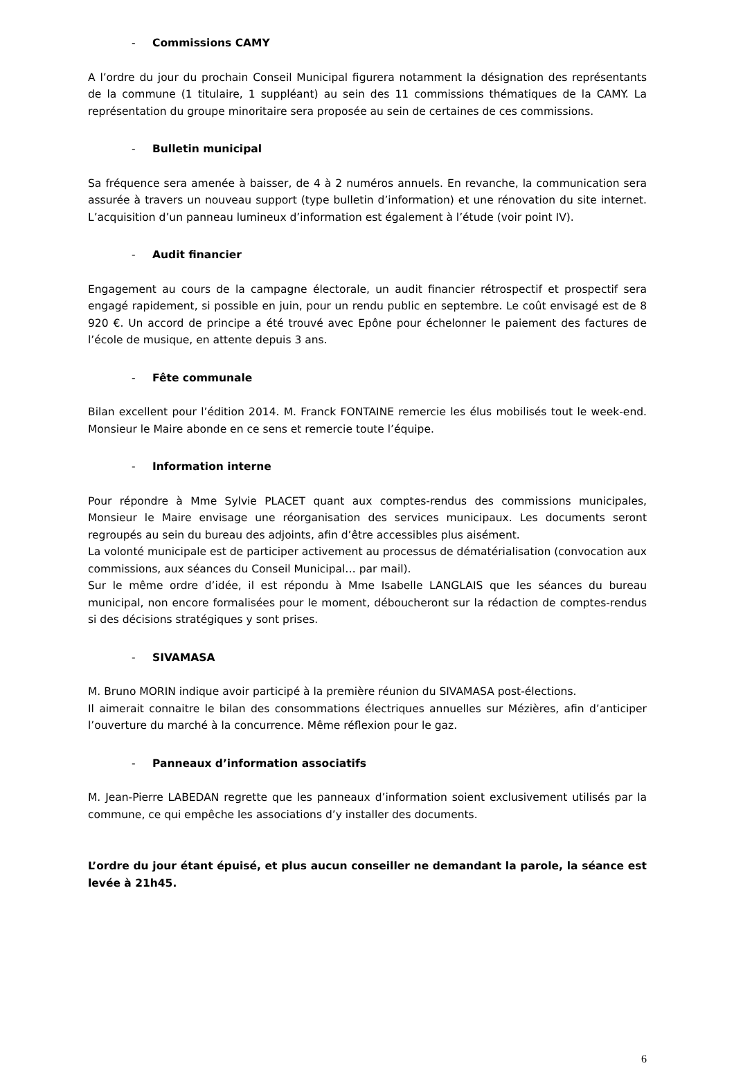- Commissions CAMY
A l’ordre du jour du prochain Conseil Municipal figurera notamment la désignation des représentants de la commune (1 titulaire, 1 suppléant) au sein des 11 commissions thématiques de la CAMY. La représentation du groupe minoritaire sera proposée au sein de certaines de ces commissions.
- Bulletin municipal
Sa fréquence sera amenée à baisser, de 4 à 2 numéros annuels. En revanche, la communication sera assurée à travers un nouveau support (type bulletin d’information) et une rénovation du site internet. L’acquisition d’un panneau lumineux d’information est également à l’étude (voir point IV).
- Audit financier
Engagement au cours de la campagne électorale, un audit financier rétrospectif et prospectif sera engagé rapidement, si possible en juin, pour un rendu public en septembre. Le coût envisagé est de 8 920 €. Un accord de principe a été trouvé avec Epône pour échelonner le paiement des factures de l’école de musique, en attente depuis 3 ans.
- Fête communale
Bilan excellent pour l’édition 2014. M. Franck FONTAINE remercie les élus mobilisés tout le week-end. Monsieur le Maire abonde en ce sens et remercie toute l’équipe.
- Information interne
Pour répondre à Mme Sylvie PLACET quant aux comptes-rendus des commissions municipales, Monsieur le Maire envisage une réorganisation des services municipaux. Les documents seront regroupés au sein du bureau des adjoints, afin d’être accessibles plus aisément.
La volonté municipale est de participer activement au processus de dématérialisation (convocation aux commissions, aux séances du Conseil Municipal… par mail).
Sur le même ordre d’idée, il est répondu à Mme Isabelle LANGLAIS que les séances du bureau municipal, non encore formalisées pour le moment, déboucheront sur la rédaction de comptes-rendus si des décisions stratégiques y sont prises.
- SIVAMASA
M. Bruno MORIN indique avoir participé à la première réunion du SIVAMASA post-élections.
Il aimerait connaitre le bilan des consommations électriques annuelles sur Mézières, afin d’anticiper l’ouverture du marché à la concurrence. Même réflexion pour le gaz.
- Panneaux d’information associatifs
M. Jean-Pierre LABEDAN regrette que les panneaux d’information soient exclusivement utilisés par la commune, ce qui empêche les associations d’y installer des documents.
L’ordre du jour étant épuisé, et plus aucun conseiller ne demandant la parole, la séance est levée à 21h45.
6